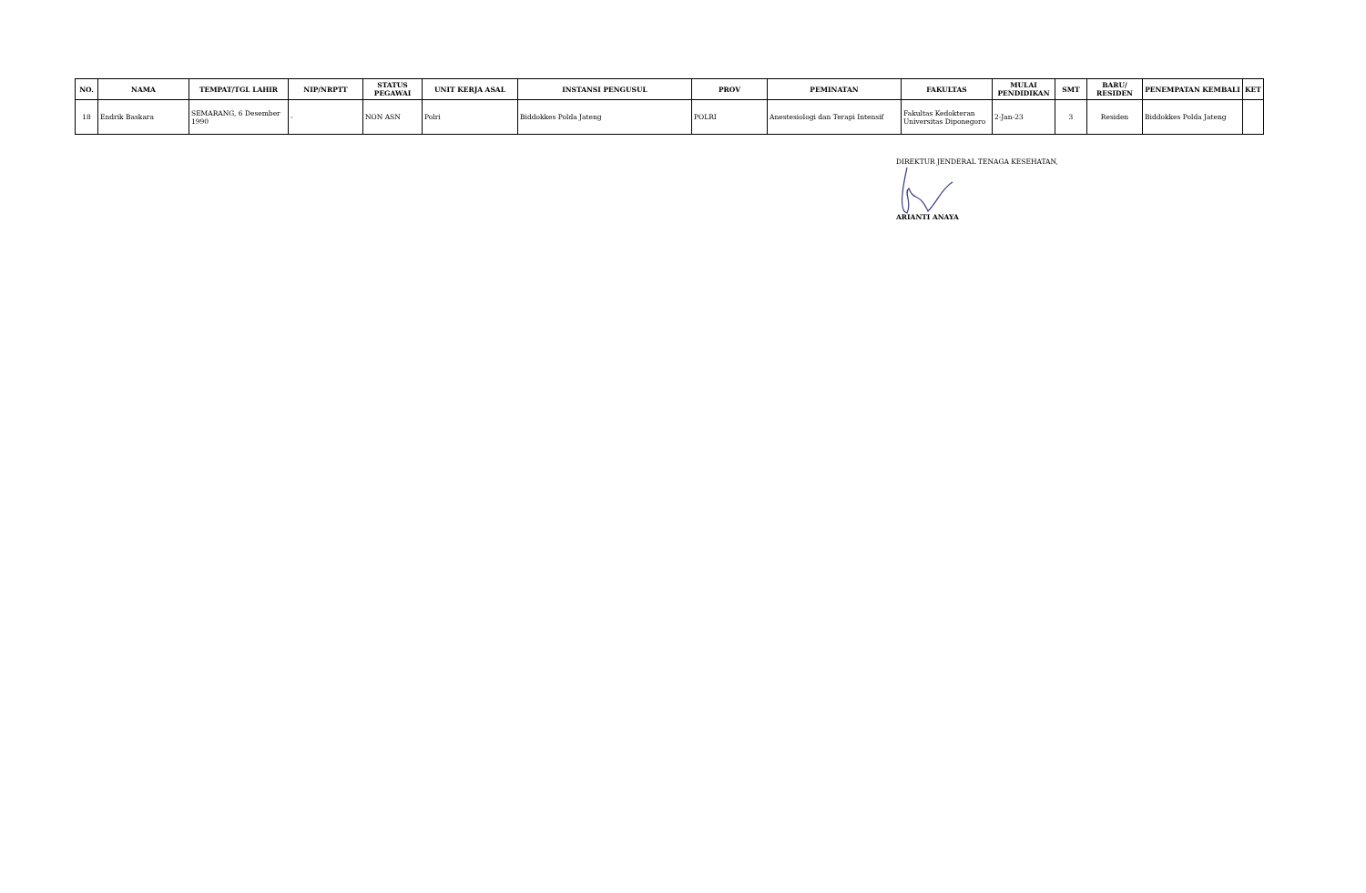| NO. | NAMA | TEMPAT/TGL LAHIR | NIP/NRPTT | STATUS PEGAWAI | UNIT KERJA ASAL | INSTANSI PENGUSUL | PROV | PEMINATAN | FAKULTAS | MULAI PENDIDIKAN | SMT | BARU/ RESIDEN | PENEMPATAN KEMBALI | KET |
| --- | --- | --- | --- | --- | --- | --- | --- | --- | --- | --- | --- | --- | --- | --- |
| 18 | Endrik Baskara | SEMARANG, 6 Desember 1990 | - | NON ASN | Polri | Biddokkes Polda Jateng | POLRI | Anestesiologi dan Terapi Intensif | Fakultas Kedokteran Universitas Diponegoro | 2-Jan-23 | 3 | Residen | Biddokkes Polda Jateng | |
DIREKTUR JENDERAL TENAGA KESEHATAN,
ARIANTI ANAYA